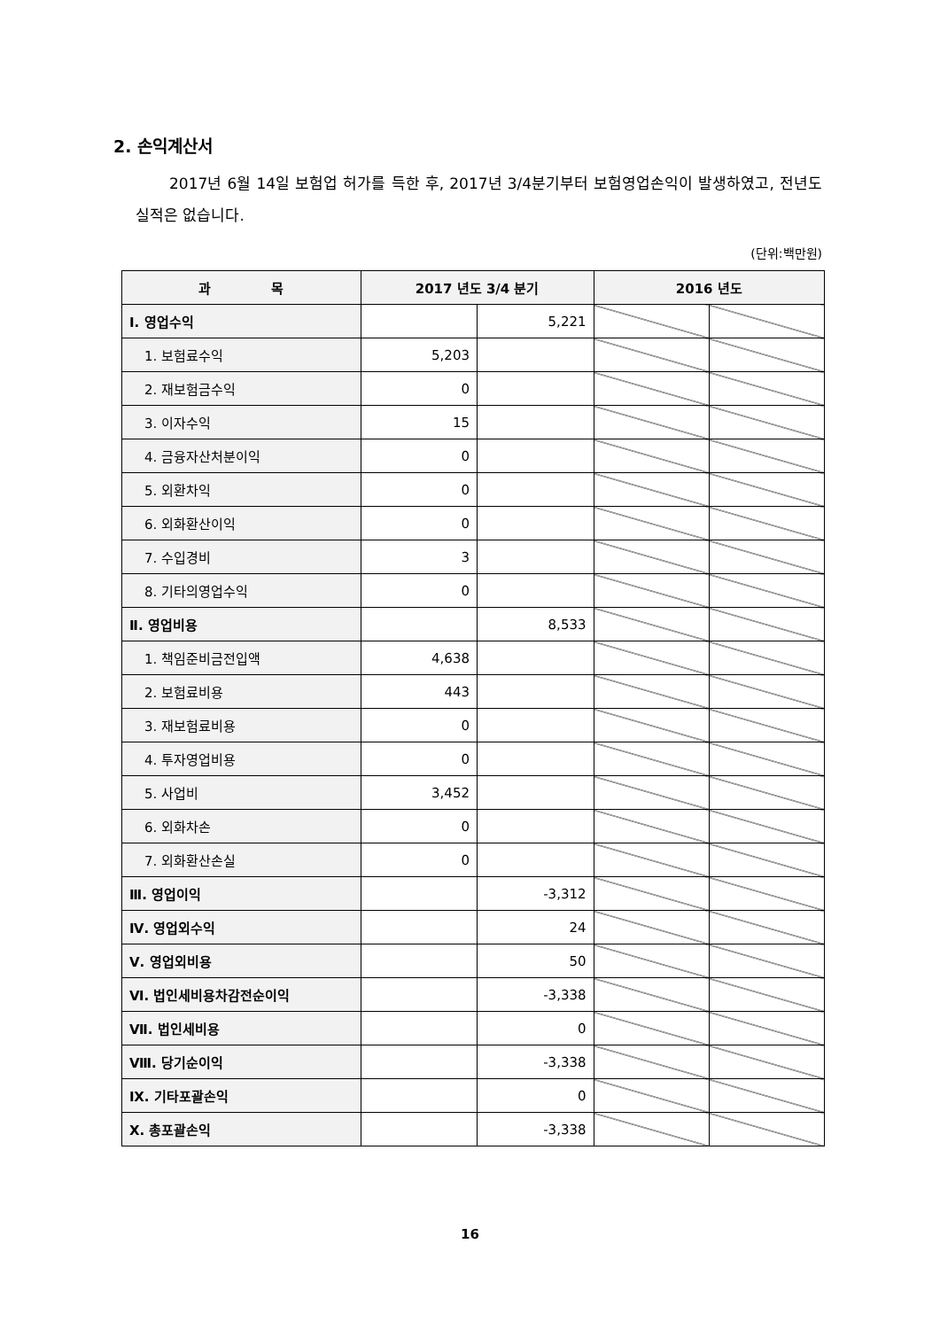2. 손익계산서
2017년 6월 14일 보험업 허가를 득한 후, 2017년 3/4분기부터 보험영업손익이 발생하였고, 전년도 실적은 없습니다.
(단위:백만원)
| 과 목 | 2017 년도 3/4 분기 | | 2016 년도 | |
| --- | --- | --- | --- | --- |
| Ⅰ. 영업수익 | | 5,221 | | |
| 1. 보험료수익 | 5,203 | | | |
| 2. 재보험금수익 | 0 | | | |
| 3. 이자수익 | 15 | | | |
| 4. 금융자산처분이익 | 0 | | | |
| 5. 외환차익 | 0 | | | |
| 6. 외화환산이익 | 0 | | | |
| 7. 수입경비 | 3 | | | |
| 8. 기타의영업수익 | 0 | | | |
| Ⅱ. 영업비용 | | 8,533 | | |
| 1. 책임준비금전입액 | 4,638 | | | |
| 2. 보험료비용 | 443 | | | |
| 3. 재보험료비용 | 0 | | | |
| 4. 투자영업비용 | 0 | | | |
| 5. 사업비 | 3,452 | | | |
| 6. 외화차손 | 0 | | | |
| 7. 외화환산손실 | 0 | | | |
| Ⅲ. 영업이익 | | -3,312 | | |
| Ⅳ. 영업외수익 | | 24 | | |
| Ⅴ. 영업외비용 | | 50 | | |
| Ⅵ. 법인세비용차감전순이익 | | -3,338 | | |
| Ⅶ. 법인세비용 | | 0 | | |
| Ⅷ. 당기순이익 | | -3,338 | | |
| Ⅸ. 기타포괄손익 | | 0 | | |
| Ⅹ. 총포괄손익 | | -3,338 | | |
16